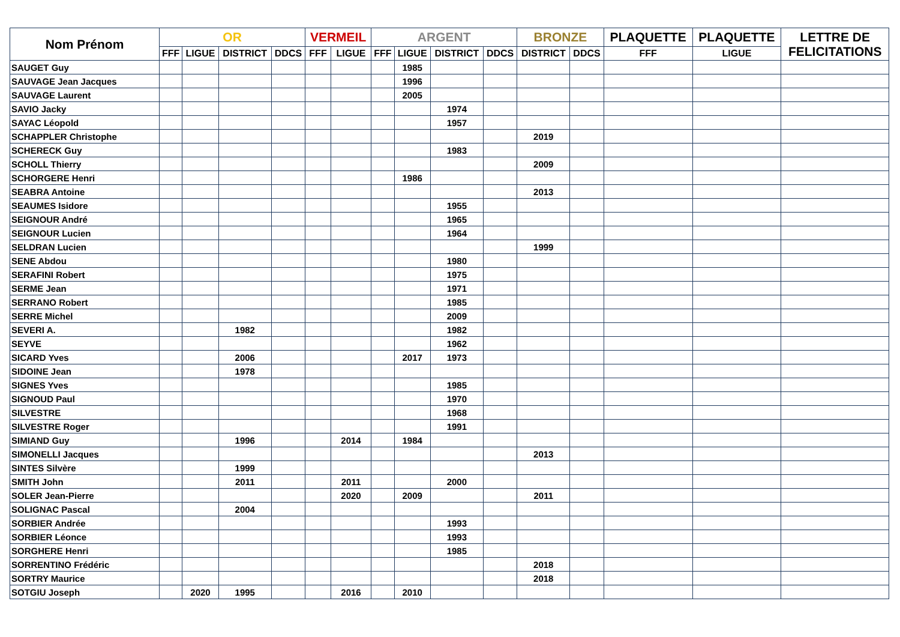| Nom Prénom | OR | | | | VERMEIL | | ARGENT | | | | BRONZE | | PLAQUETTE | PLAQUETTE | LETTRE DE FELICITATIONS |
| --- | --- | --- | --- | --- | --- | --- | --- | --- | --- | --- | --- | --- | --- | --- | --- |
| | FFF | LIGUE | DISTRICT | DDCS | FFF | LIGUE | FFF | LIGUE | DISTRICT | DDCS | DISTRICT | DDCS | FFF | LIGUE | |
| SAUGET Guy | | | | | | | | 1985 | | | | | | | |
| SAUVAGE Jean Jacques | | | | | | | | 1996 | | | | | | | |
| SAUVAGE Laurent | | | | | | | | 2005 | | | | | | | |
| SAVIO Jacky | | | | | | | | | 1974 | | | | | | |
| SAYAC Léopold | | | | | | | | | 1957 | | | | | | |
| SCHAPPLER Christophe | | | | | | | | | | | 2019 | | | | |
| SCHERECK Guy | | | | | | | | | 1983 | | | | | | |
| SCHOLL Thierry | | | | | | | | | | | 2009 | | | | |
| SCHORGERE Henri | | | | | | | | 1986 | | | | | | | |
| SEABRA Antoine | | | | | | | | | | | 2013 | | | | |
| SEAUMES Isidore | | | | | | | | | 1955 | | | | | | |
| SEIGNOUR André | | | | | | | | | 1965 | | | | | | |
| SEIGNOUR Lucien | | | | | | | | | 1964 | | | | | | |
| SELDRAN Lucien | | | | | | | | | | | 1999 | | | | |
| SENE Abdou | | | | | | | | | 1980 | | | | | | |
| SERAFINI Robert | | | | | | | | | 1975 | | | | | | |
| SERME Jean | | | | | | | | | 1971 | | | | | | |
| SERRANO Robert | | | | | | | | | 1985 | | | | | | |
| SERRE Michel | | | | | | | | | 2009 | | | | | | |
| SEVERI A. | | | 1982 | | | | | | 1982 | | | | | | |
| SEYVE | | | | | | | | | 1962 | | | | | | |
| SICARD Yves | | | 2006 | | | | | 2017 | 1973 | | | | | | |
| SIDOINE Jean | | | 1978 | | | | | | | | | | | | |
| SIGNES Yves | | | | | | | | | 1985 | | | | | | |
| SIGNOUD Paul | | | | | | | | | 1970 | | | | | | |
| SILVESTRE | | | | | | | | | 1968 | | | | | | |
| SILVESTRE Roger | | | | | | | | | 1991 | | | | | | |
| SIMIAND Guy | | | 1996 | | | 2014 | | 1984 | | | | | | | |
| SIMONELLI Jacques | | | | | | | | | | | 2013 | | | | |
| SINTES Silvère | | | 1999 | | | | | | | | | | | | |
| SMITH John | | | 2011 | | | 2011 | | | 2000 | | | | | | |
| SOLER Jean-Pierre | | | | | | 2020 | | 2009 | | | 2011 | | | | |
| SOLIGNAC Pascal | | | 2004 | | | | | | | | | | | | |
| SORBIER Andrée | | | | | | | | | 1993 | | | | | | |
| SORBIER Léonce | | | | | | | | | 1993 | | | | | | |
| SORGHERE Henri | | | | | | | | | 1985 | | | | | | |
| SORRENTINO Frédéric | | | | | | | | | | | 2018 | | | | |
| SORTRY Maurice | | | | | | | | | | | 2018 | | | | |
| SOTGIU Joseph | | 2020 | 1995 | | | 2016 | | 2010 | | | | | | | |